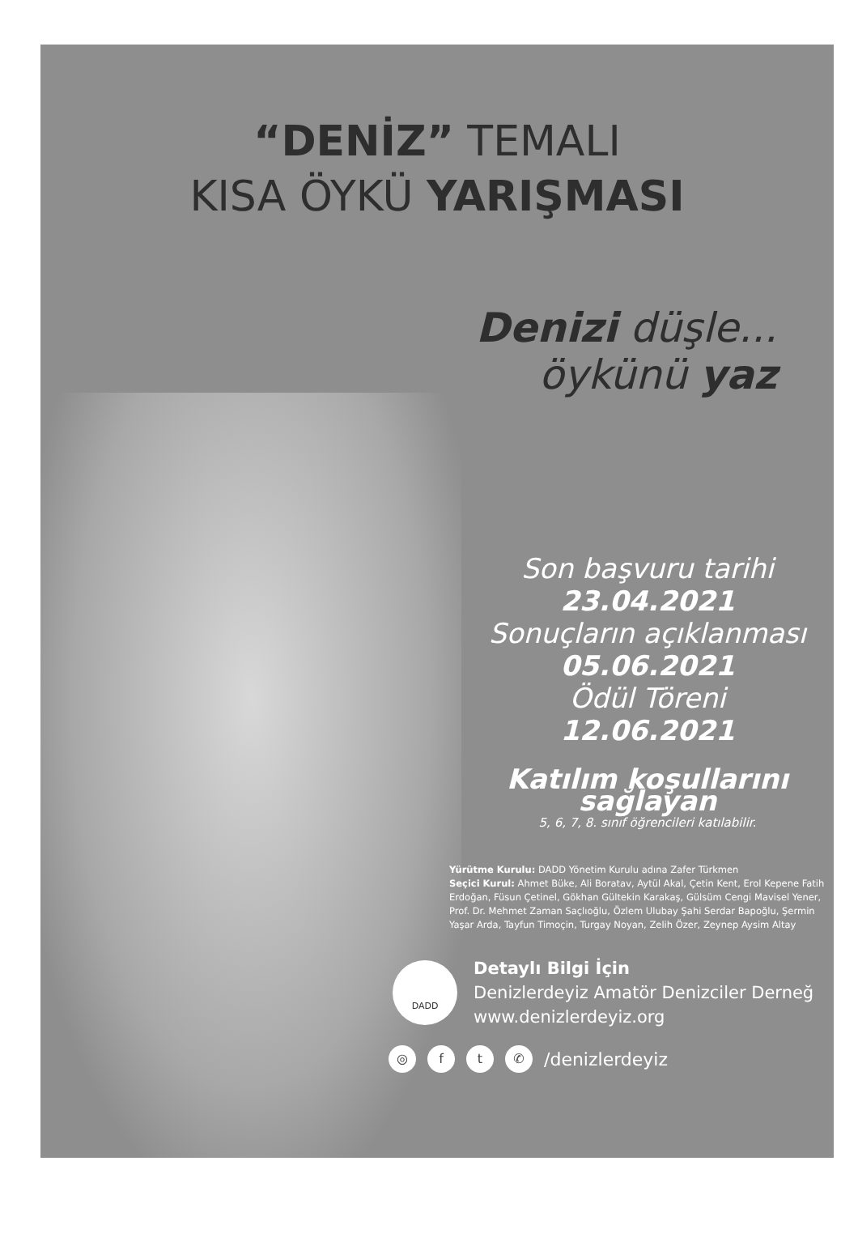“DENİZ” TEMALI
KISA ÖYKÜ YARIŞMASI
Denizi düşle...
öykünü yaz
Son başvuru tarihi
23.04.2021
Sonuçların açıklanması
05.06.2021
Ödül Töreni
12.06.2021
Katılım koşullarını sağlayan
5, 6, 7, 8. sınıf öğrencileri katılabilir.
Yürütme Kurulu: DADD Yönetim Kurulu adına Zafer Türkmen
Seçici Kurul: Ahmet Büke, Ali Boratav, Aytül Akal, Çetin Kent, Erol Kepene Fatih Erdoğan, Füsun Çetinel, Gökhan Gültekin Karakaş, Gülsüm Cengi Mavisel Yener, Prof. Dr. Mehmet Zaman Saçlıoğlu, Özlem Ulubay Şahi Serdar Bapoğlu, Şermin Yaşar Arda, Tayfun Timoçin, Turgay Noyan, Zelih Özer, Zeynep Aysim Altay
DADD
Detaylı Bilgi İçin
Denizlerdeyiz Amatör Denizciler Derneğ
www.denizlerdeyiz.org
◎ f t ✆ /denizlerdeyiz